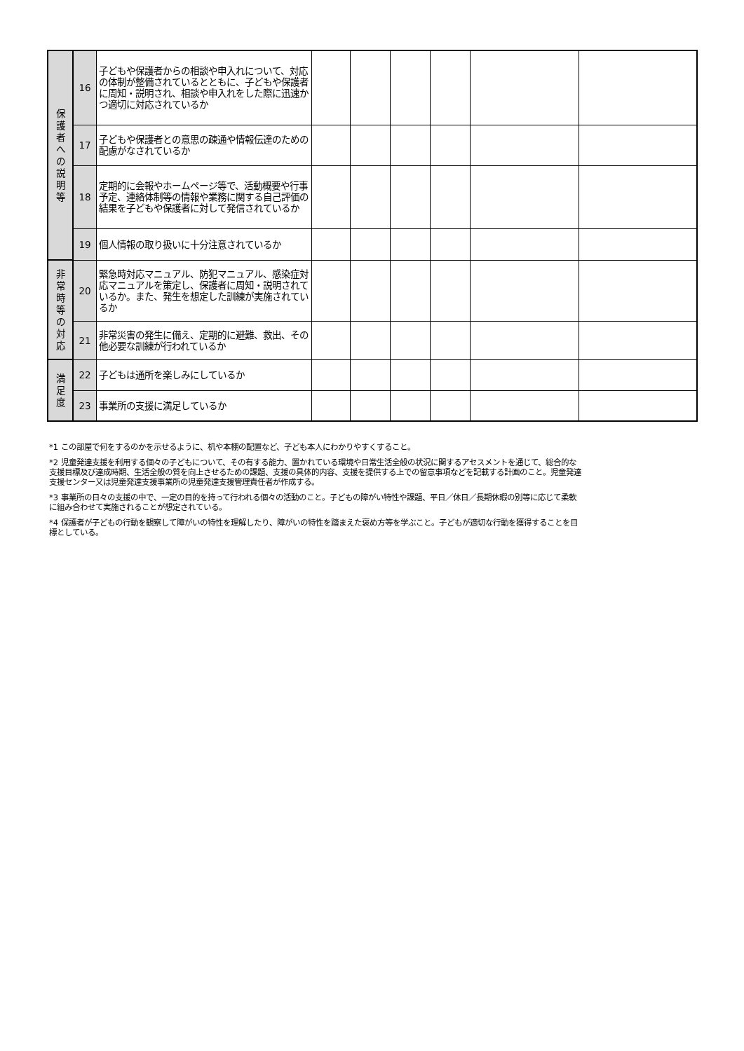| 保 護 者 へ の 説 明 等 | 16 | 子どもや保護者からの相談や申入れについて、対応の体制が整備されているとともに、子どもや保護者に周知・説明され、相談や申入れをした際に迅速かつ適切に対応されているか | | | | | | |
| | 17 | 子どもや保護者との意思の疎通や情報伝達のための配慮がなされているか | | | | | | |
| | 18 | 定期的に会報やホームページ等で、活動概要や行事予定、連絡体制等の情報や業務に関する自己評価の結果を子どもや保護者に対して発信されているか | | | | | | |
| | 19 | 個人情報の取り扱いに十分注意されているか | | | | | | |
| 非 常 時 等 の 対 応 | 20 | 緊急時対応マニュアル、防犯マニュアル、感染症対応マニュアルを策定し、保護者に周知・説明されているか。また、発生を想定した訓練が実施されているか | | | | | | |
| | 21 | 非常災害の発生に備え、定期的に避難、救出、その他必要な訓練が行われているか | | | | | | |
| 満 足 度 | 22 | 子どもは通所を楽しみにしているか | | | | | | |
| | 23 | 事業所の支援に満足しているか | | | | | | |
*1 この部屋で何をするのかを示せるように、机や本棚の配置など、子ども本人にわかりやすくすること。
*2 児童発達支援を利用する個々の子どもについて、その有する能力、置かれている環境や日常生活全般の状況に関するアセスメントを通じて、総合的な支援目標及び達成時期、生活全般の質を向上させるための課題、支援の具体的内容、支援を提供する上での留意事項などを記載する計画のこと。児童発達支援センター又は児童発達支援事業所の児童発達支援管理責任者が作成する。
*3 事業所の日々の支援の中で、一定の目的を持って行われる個々の活動のこと。子どもの障がい特性や課題、平日／休日／長期休暇の別等に応じて柔軟に組み合わせて実施されることが想定されている。
*4 保護者が子どもの行動を観察して障がいの特性を理解したり、障がいの特性を踏まえた褒め方等を学ぶこと。子どもが適切な行動を獲得することを目標としている。